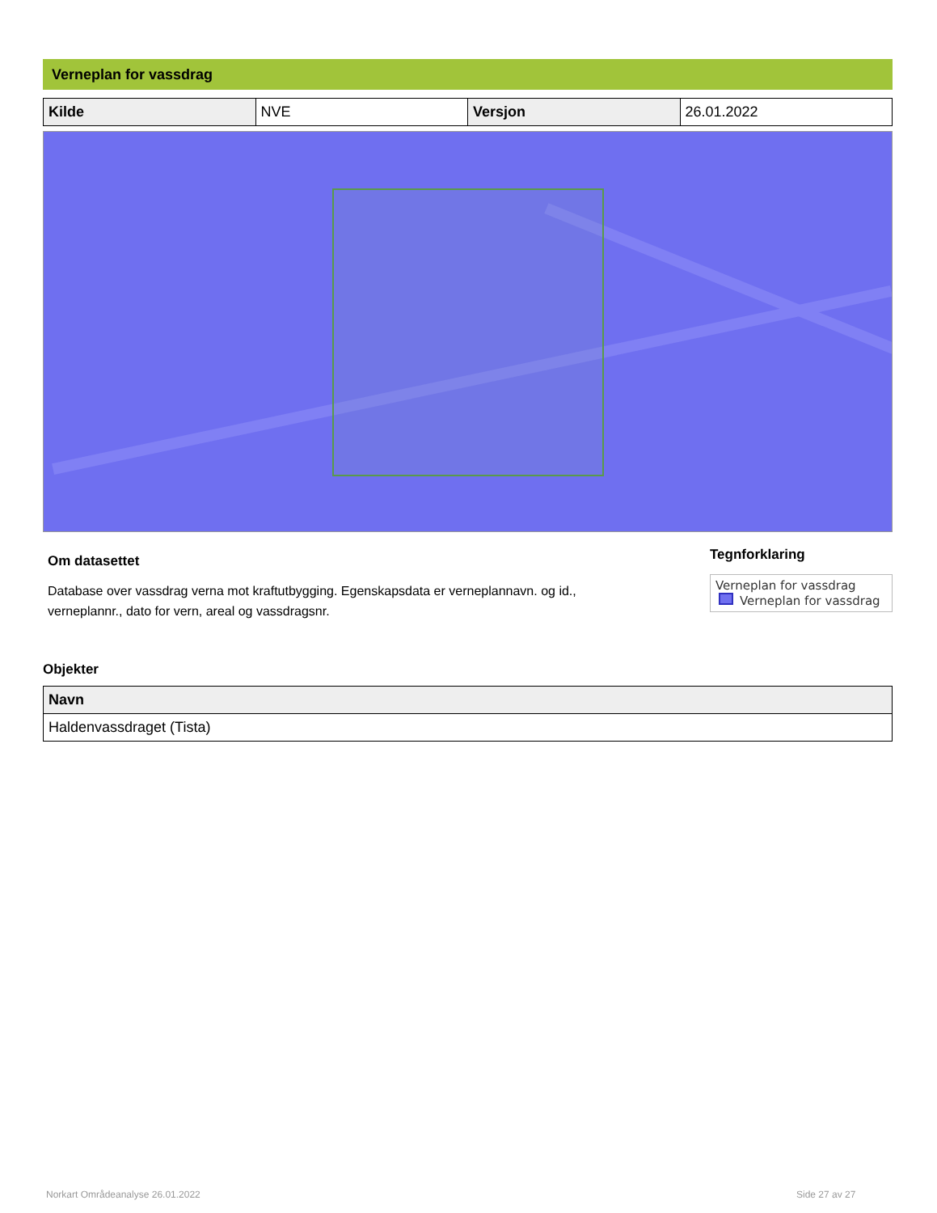Verneplan for vassdrag
| Kilde | NVE | Versjon | 26.01.2022 |
Om datasettet
Database over vassdrag verna mot kraftutbygging. Egenskapsdata er verneplannavn. og id.,
verneplannr., dato for vern, areal og vassdragsnr.
Tegnforklaring
Verneplan for vassdrag
Verneplan for vassdrag
Objekter
| Navn |
| --- |
| Haldenvassdraget (Tista) |
Norkart Områdeanalyse 26.01.2022
Side 27 av 27